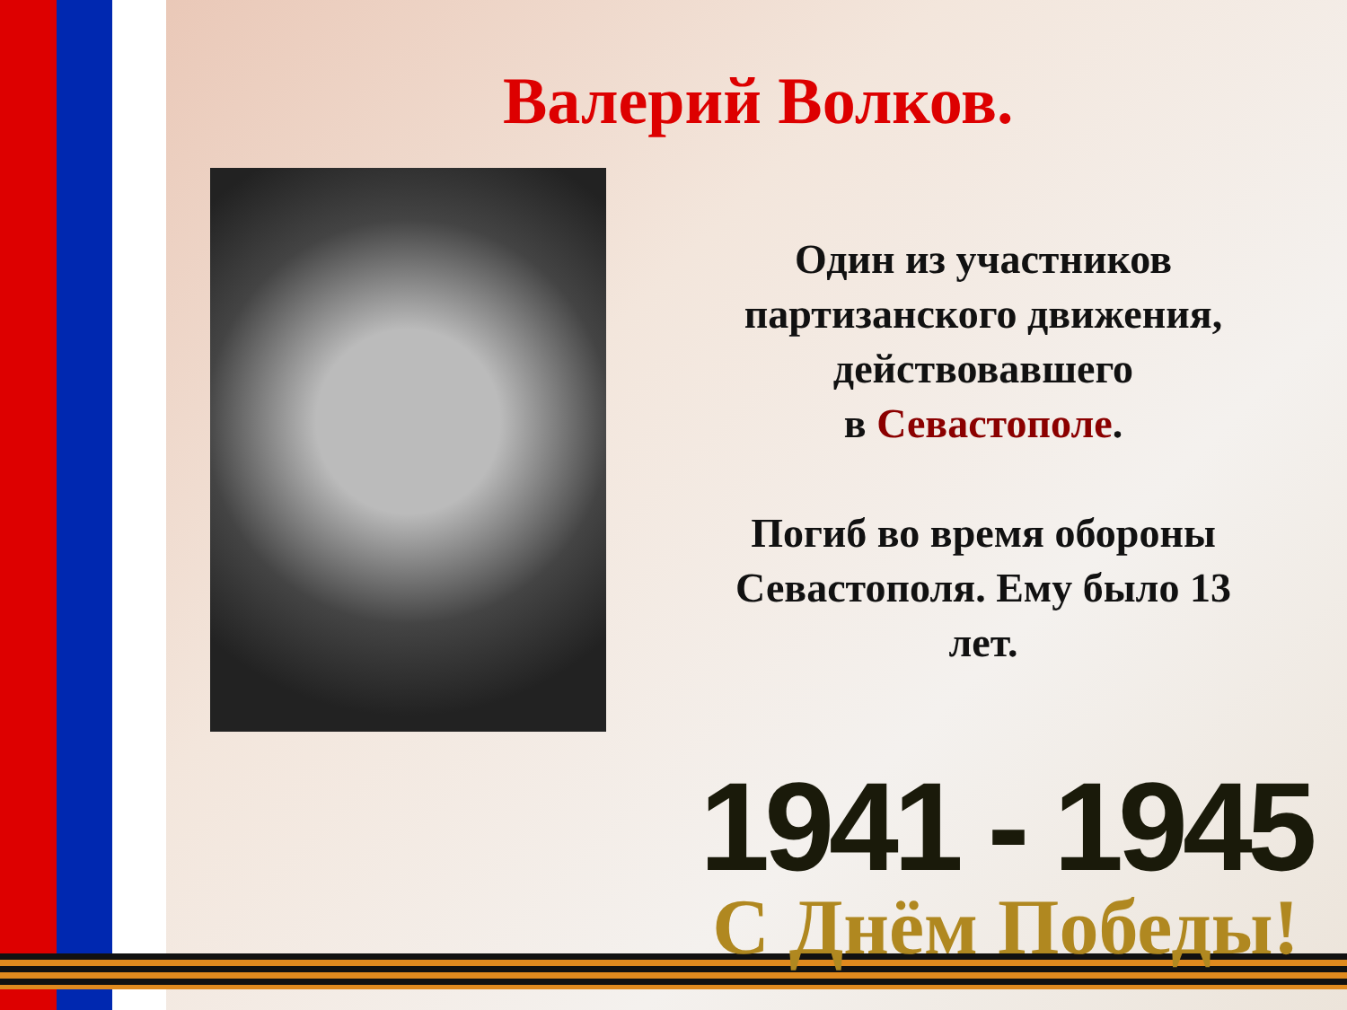Валерий Волков.
Один из участников партизанского движения, действовавшего
в Севастополе.
Погиб во время обороны Севастополя. Ему было 13 лет.
1941 - 1945
С Днём Победы!